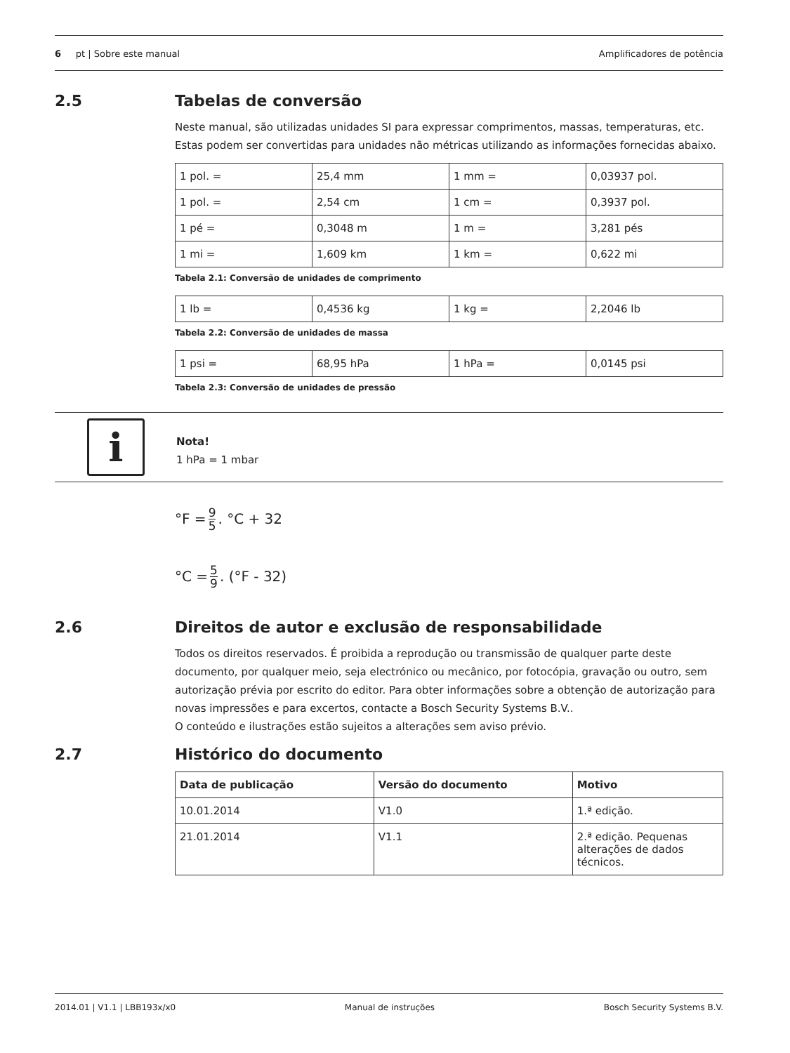6 pt | Sobre este manual Amplificadores de potência
2.5 Tabelas de conversão
Neste manual, são utilizadas unidades SI para expressar comprimentos, massas, temperaturas, etc. Estas podem ser convertidas para unidades não métricas utilizando as informações fornecidas abaixo.
| 1 pol. = | 25,4 mm | 1 mm = | 0,03937 pol. |
| 1 pol. = | 2,54 cm | 1 cm = | 0,3937 pol. |
| 1 pé = | 0,3048 m | 1 m = | 3,281 pés |
| 1 mi = | 1,609 km | 1 km = | 0,622 mi |
Tabela 2.1: Conversão de unidades de comprimento
| 1 lb = | 0,4536 kg | 1 kg = | 2,2046 lb |
Tabela 2.2: Conversão de unidades de massa
| 1 psi = | 68,95 hPa | 1 hPa = | 0,0145 psi |
Tabela 2.3: Conversão de unidades de pressão
i
Nota!
1 hPa = 1 mbar
°F = 9 5 . °C + 32
°C = 5 9 . (°F - 32)
2.6 Direitos de autor e exclusão de responsabilidade
Todos os direitos reservados. É proibida a reprodução ou transmissão de qualquer parte deste documento, por qualquer meio, seja electrónico ou mecânico, por fotocópia, gravação ou outro, sem autorização prévia por escrito do editor. Para obter informações sobre a obtenção de autorização para novas impressões e para excertos, contacte a Bosch Security Systems B.V..
O conteúdo e ilustrações estão sujeitos a alterações sem aviso prévio.
2.7 Histórico do documento
| Data de publicação | Versão do documento | Motivo |
| --- | --- | --- |
| 10.01.2014 | V1.0 | 1.ª edição. |
| 21.01.2014 | V1.1 | 2.ª edição. Pequenas alterações de dados técnicos. |
2014.01 | V1.1 | LBB193x/x0 Manual de instruções Bosch Security Systems B.V.